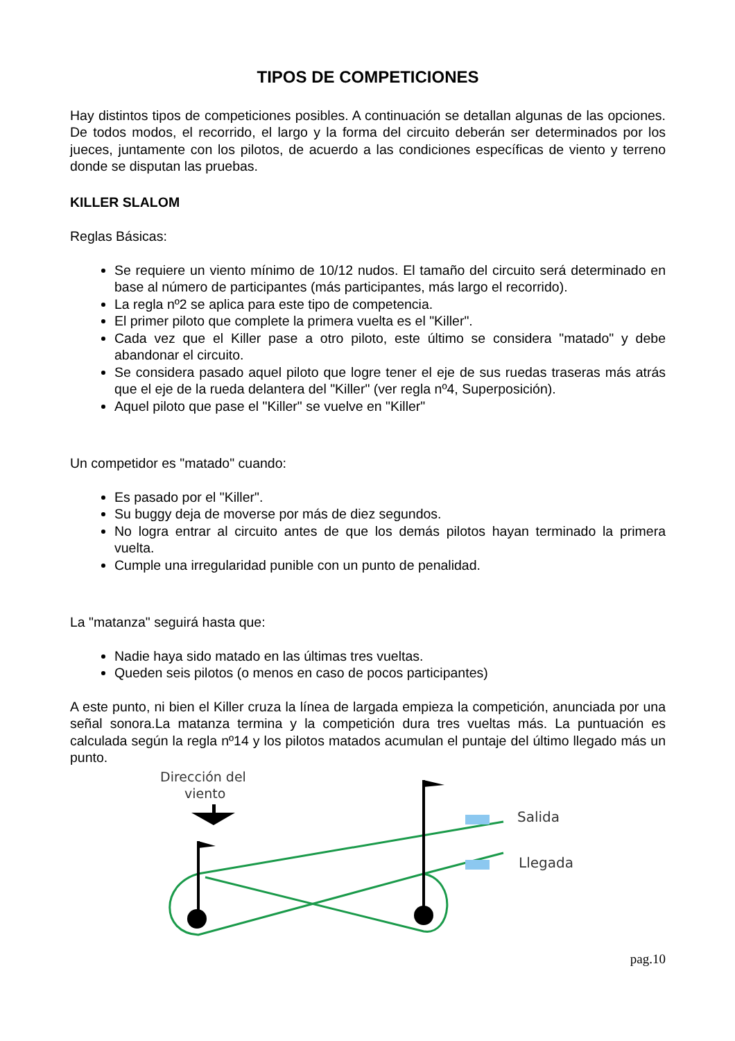TIPOS DE COMPETICIONES
Hay distintos tipos de competiciones posibles. A continuación se detallan algunas de las opciones. De todos modos, el recorrido, el largo y la forma del circuito deberán ser determinados por los jueces, juntamente con los pilotos, de acuerdo a las condiciones específicas de viento y terreno donde se disputan las pruebas.
KILLER SLALOM
Reglas Básicas:
Se requiere un viento mínimo de 10/12 nudos. El tamaño del circuito será determinado en base al número de participantes (más participantes, más largo el recorrido).
La regla nº2 se aplica para este tipo de competencia.
El primer piloto que complete la primera vuelta es el "Killer".
Cada vez que el Killer pase a otro piloto, este último se considera "matado" y debe abandonar el circuito.
Se considera pasado aquel piloto que logre tener el eje de sus ruedas traseras más atrás que el eje de la rueda delantera del "Killer" (ver regla nº4, Superposición).
Aquel piloto que pase el "Killer" se vuelve en "Killer"
Un competidor es "matado" cuando:
Es pasado por el "Killer".
Su buggy deja de moverse por más de diez segundos.
No logra entrar al circuito antes de que los demás pilotos hayan terminado la primera vuelta.
Cumple una irregularidad punible con un punto de penalidad.
La "matanza" seguirá hasta que:
Nadie haya sido matado en las últimas tres vueltas.
Queden seis pilotos (o menos en caso de pocos participantes)
A este punto, ni bien el Killer cruza la línea de largada empieza la competición, anunciada por una señal sonora.La matanza termina y la competición dura tres vueltas más. La puntuación es calculada según la regla nº14 y los pilotos matados acumulan el puntaje del último llegado más un punto.
Dirección del
viento
Salida
Llegada
pag.10